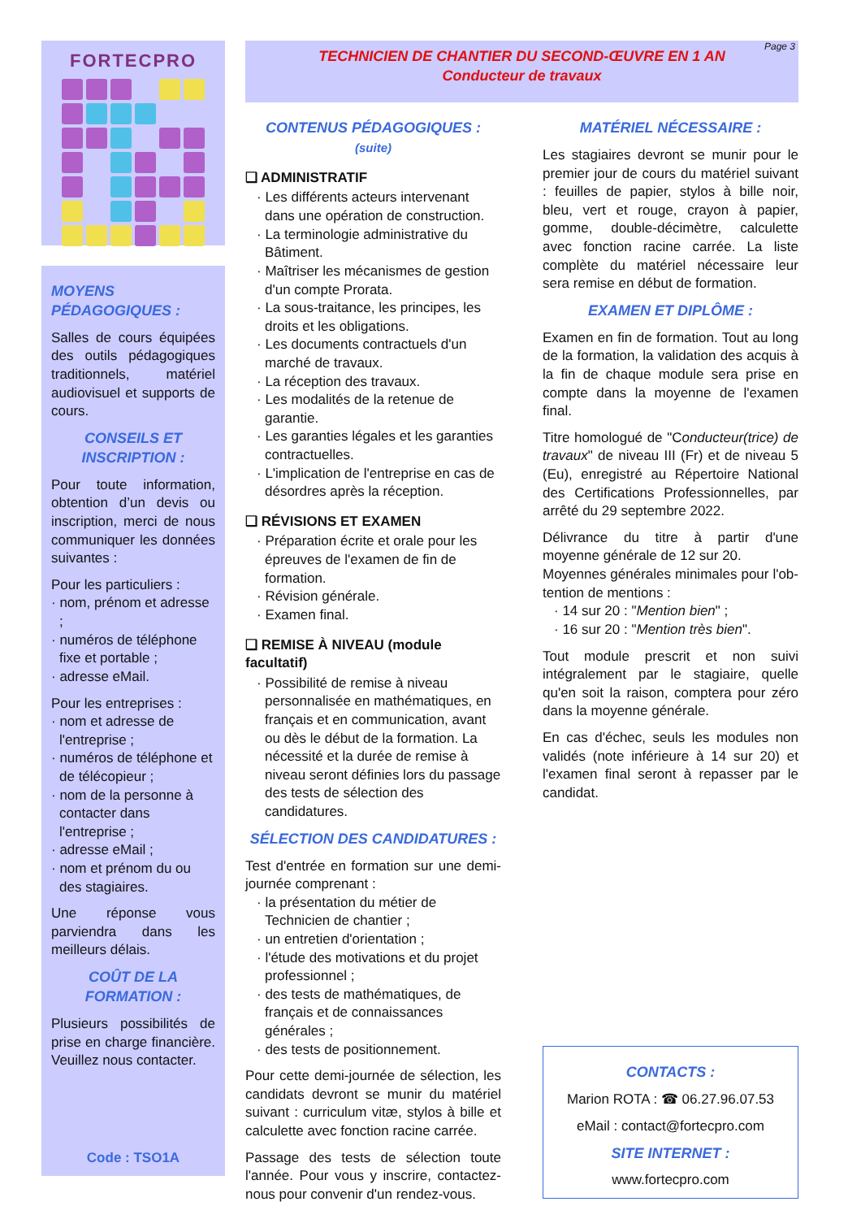FORTECPRO
MOYENS PÉDAGOGIQUES :
Salles de cours équipées des outils pédagogiques tradition­nels, matériel audiovisuel et supports de cours.
CONSEILS ET INSCRIPTION :
Pour toute information, obten­tion d’un devis ou inscription, merci de nous communiquer les données suivantes :
Pour les particuliers :
· nom, prénom et adresse ;
· numéros de téléphone fixe et portable ;
· adresse eMail.
Pour les entreprises :
· nom et adresse de l'entreprise ;
· numéros de téléphone et de télécopieur ;
· nom de la personne à contacter dans l'entreprise ;
· adresse eMail ;
· nom et prénom du ou des stagiaires.
Une réponse vous parviendra dans les meilleurs délais.
COÛT DE LA FORMATION :
Plusieurs possibilités de prise en charge financière. Veuillez nous contacter.
Code : TSO1A
Page 3
TECHNICIEN DE CHANTIER DU SECOND-ŒUVRE EN 1 AN
Conducteur de travaux
CONTENUS PÉDAGOGIQUES : (suite)
❑ ADMINISTRATIF
· Les différents acteurs intervenant dans une opération de construction.
· La terminologie administrative du Bâtiment.
· Maîtriser les mécanismes de gestion d'un compte Prorata.
· La sous-traitance, les principes, les droits et les obligations.
· Les documents contractuels d'un marché de travaux.
· La réception des travaux.
· Les modalités de la retenue de garantie.
· Les garanties légales et les garanties contractuelles.
· L'implication de l'entreprise en cas de désordres après la réception.
❑ RÉVISIONS ET EXAMEN
· Préparation écrite et orale pour les épreuves de l'examen de fin de formation.
· Révision générale.
· Examen final.
❑ REMISE À NIVEAU (module facultatif)
· Possibilité de remise à niveau personna­lisée en mathématiques, en français et en communication, avant ou dès le dé­but de la formation. La nécessité et la durée de remise à niveau seront définies lors du passage des tests de sélection des candidatures.
SÉLECTION DES CANDIDATURES :
Test d'entrée en formation sur une demi-journée comprenant :
· la présentation du métier de Technicien de chantier ;
· un entretien d'orientation ;
· l'étude des motivations et du projet professionnel ;
· des tests de mathématiques, de français et de connaissances générales ;
· des tests de positionnement.
Pour cette demi-journée de sélection, les candidats devront se munir du matériel suivant : curriculum vitæ, stylos à bille et calculette avec fonction racine carrée.
Passage des tests de sélection toute l'année. Pour vous y inscrire, contactez-nous pour convenir d'un rendez-vous.
MATÉRIEL NÉCESSAIRE :
Les stagiaires devront se munir pour le premier jour de cours du matériel suivant : feuilles de papier, stylos à bille noir, bleu, vert et rouge, crayon à papier, gomme, double-décimètre, calculette avec fonction racine carrée. La liste complète du matériel nécessaire leur sera remise en début de formation.
EXAMEN ET DIPLÔME :
Examen en fin de formation. Tout au long de la formation, la validation des acquis à la fin de chaque module sera prise en compte dans la moyenne de l'examen final.
Titre homologué de "Conducteur(trice) de travaux" de niveau III (Fr) et de niveau 5 (Eu), enregistré au Répertoire National des Certifications Professionnelles, par arrêté du 29 septembre 2022.
Délivrance du titre à partir d'une moyenne générale de 12 sur 20.
Moyennes générales minimales pour l'ob­tention de mentions :
· 14 sur 20 : "Mention bien" ;
· 16 sur 20 : "Mention très bien".
Tout module prescrit et non suivi intégrale­ment par le stagiaire, quelle qu'en soit la rai­son, comptera pour zéro dans la moyenne générale.
En cas d'échec, seuls les modules non vali­dés (note inférieure à 14 sur 20) et l'examen final seront à repasser par le candidat.
CONTACTS :
Marion ROTA : ☎ 06.27.96.07.53
eMail : contact@fortecpro.com
SITE INTERNET :
www.fortecpro.com